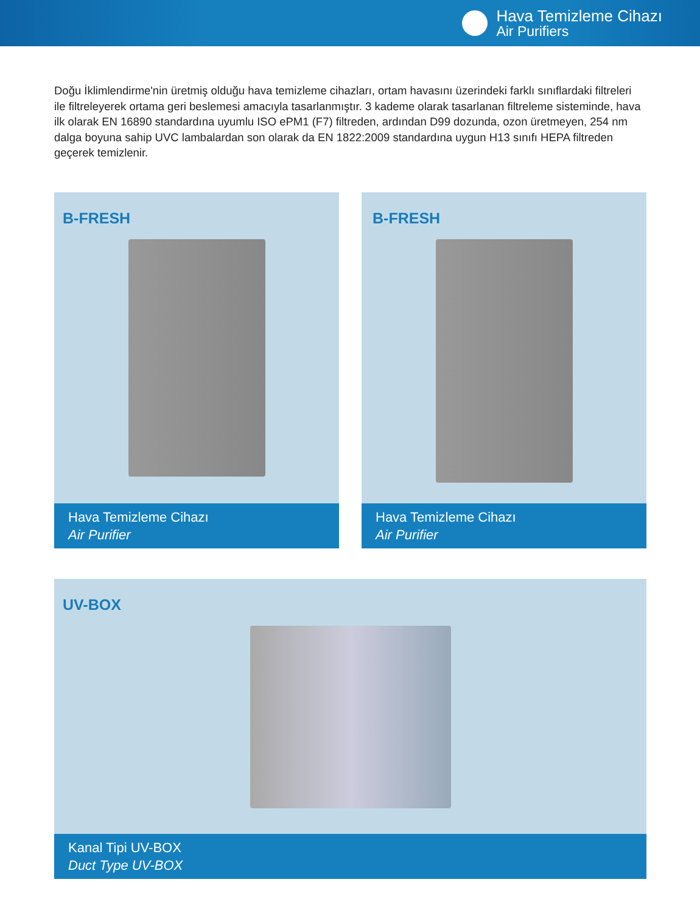Hava Temizleme Cihazı
Air Purifiers
Doğu İklimlendirme'nin üretmiş olduğu hava temizleme cihazları, ortam havasını üzerindeki farklı sınıflardaki filtreleri ile filtreleyerek ortama geri beslemesi amacıyla tasarlanmıştır. 3 kademe olarak tasarlanan filtreleme sisteminde, hava ilk olarak EN 16890 standardına uyumlu ISO ePM1 (F7) filtreden, ardından D99 dozunda, ozon üretmeyen, 254 nm dalga boyuna sahip UVC lambalardan son olarak da EN 1822:2009 standardına uygun H13 sınıfı HEPA filtreden geçerek temizlenir.
B-FRESH
Hava Temizleme Cihazı
Air Purifier
B-FRESH
Hava Temizleme Cihazı
Air Purifier
UV-BOX
Kanal Tipi UV-BOX
Duct Type UV-BOX